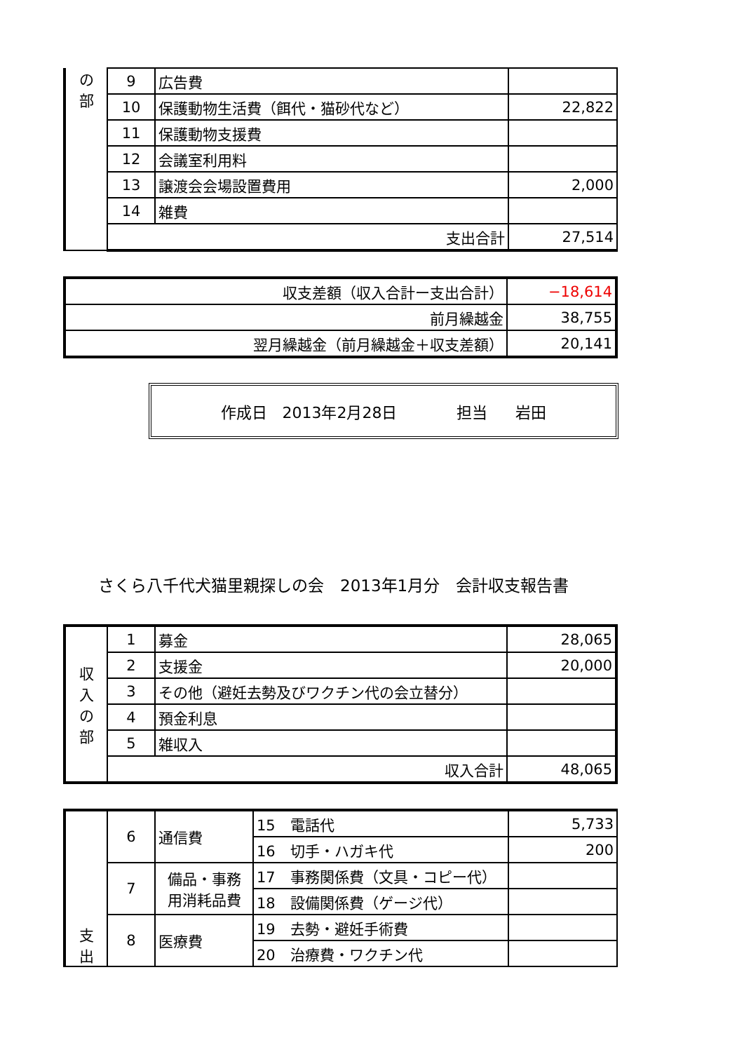| の 部 | 9 | 広告費 | |
| | 10 | 保護動物生活費（餌代・猫砂代など） | 22,822 |
| | 11 | 保護動物支援費 | |
| | 12 | 会議室利用料 | |
| | 13 | 譲渡会会場設置費用 | 2,000 |
| | 14 | 雑費 | |
| | 支出合計 | | 27,514 |
| 収支差額（収入合計ー支出合計） | −18,614 |
| 前月繰越金 | 38,755 |
| 翌月繰越金（前月繰越金＋収支差額） | 20,141 |
作成日　2013年2月28日 担当 岩田
さくら八千代犬猫里親探しの会　2013年1月分　会計収支報告書
| 収 入 の 部 | 1 | 募金 | 28,065 |
| | 2 | 支援金 | 20,000 |
| | 3 | その他（避妊去勢及びワクチン代の会立替分） | |
| | 4 | 預金利息 | |
| | 5 | 雑収入 | |
| | 収入合計 | | 48,065 |
| 支 出 | 6 | 通信費 | 15 電話代 | 5,733 |
| | | | 16 切手・ハガキ代 | 200 |
| | 7 | 備品・事務 用消耗品費 | 17 事務関係費（文具・コピー代） | |
| | | | 18 設備関係費（ゲージ代） | |
| | 8 | 医療費 | 19 去勢・避妊手術費 | |
| | | | 20 治療費・ワクチン代 | |